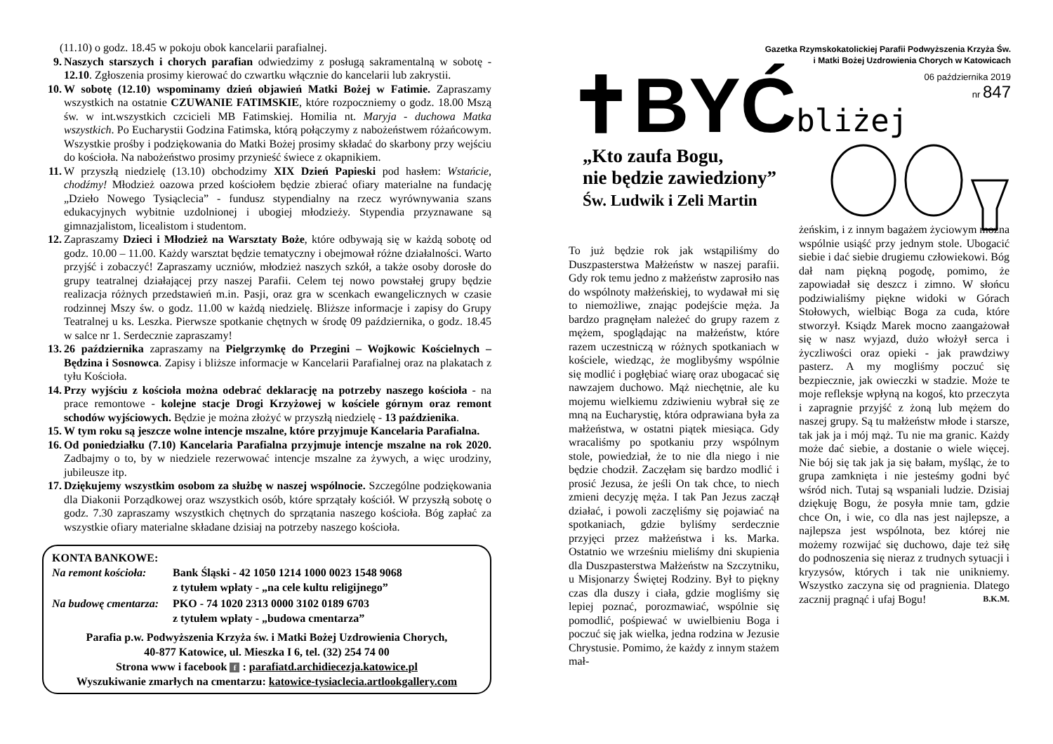(11.10) o godz. 18.45 w pokoju obok kancelarii parafialnej.
9. Naszych starszych i chorych parafian odwiedzimy z posługą sakramentalną w sobotę - 12.10. Zgłoszenia prosimy kierować do czwartku włącznie do kancelarii lub zakrystii.
10. W sobotę (12.10) wspominamy dzień objawień Matki Bożej w Fatimie. Zapraszamy wszystkich na ostatnie CZUWANIE FATIMSKIE, które rozpoczniemy o godz. 18.00 Mszą św. w int.wszystkich czcicieli MB Fatimskiej. Homilia nt. Maryja - duchowa Matka wszystkich. Po Eucharystii Godzina Fatimska, którą połączymy z nabożeństwem różańcowym. Wszystkie prośby i podziękowania do Matki Bożej prosimy składać do skarbony przy wejściu do kościoła. Na nabożeństwo prosimy przynieść świece z okapnikiem.
11. W przyszłą niedzielę (13.10) obchodzimy XIX Dzień Papieski pod hasłem: Wstańcie, chodźmy! Młodzież oazowa przed kościołem będzie zbierać ofiary materialne na fundację „Dzieło Nowego Tysiąclecia” - fundusz stypendialny na rzecz wyrównywania szans edukacyjnych wybitnie uzdolnionej i ubogiej młodzieży. Stypendia przyznawane są gimnazjalistom, licealistom i studentom.
12. Zapraszamy Dzieci i Młodzież na Warsztaty Boże, które odbywają się w każdą sobotę od godz. 10.00 – 11.00. Każdy warsztat będzie tematyczny i obejmował różne działalności. Warto przyjść i zobaczyć! Zapraszamy uczniów, młodzież naszych szkół, a także osoby dorosłe do grupy teatralnej działającej przy naszej Parafii. Celem tej nowo powstałej grupy będzie realizacja różnych przedstawień m.in. Pasji, oraz gra w scenkach ewangelicznych w czasie rodzinnej Mszy św. o godz. 11.00 w każdą niedzielę. Bliższe informacje i zapisy do Grupy Teatralnej u ks. Leszka. Pierwsze spotkanie chętnych w środę 09 października, o godz. 18.45 w salce nr 1. Serdecznie zapraszamy!
13. 26 października zapraszamy na Pielgrzymkę do Przegini – Wojkowic Kościelnych – Będzina i Sosnowca. Zapisy i bliższe informacje w Kancelarii Parafialnej oraz na plakatach z tyłu Kościoła.
14. Przy wyjściu z kościoła można odebrać deklarację na potrzeby naszego kościoła - na prace remontowe - kolejne stacje Drogi Krzyżowej w kościele górnym oraz remont schodów wyjściowych. Będzie je można złożyć w przyszłą niedzielę - 13 paździenika.
15. W tym roku są jeszcze wolne intencje mszalne, które przyjmuje Kancelaria Parafialna.
16. Od poniedziałku (7.10) Kancelaria Parafialna przyjmuje intencje mszalne na rok 2020. Zadbajmy o to, by w niedziele rezerwować intencje mszalne za żywych, a więc urodziny, jubileusze itp.
17. Dziękujemy wszystkim osobom za służbę w naszej wspólnocie. Szczególne podziękowania dla Diakonii Porządkowej oraz wszystkich osób, które sprzątały kościół. W przyszłą sobotę o godz. 7.30 zapraszamy wszystkich chętnych do sprzątania naszego kościoła. Bóg zapłać za wszystkie ofiary materialne składane dzisiaj na potrzeby naszego kościoła.
KONTA BANKOWE:
| Na remont kościoła: | Bank Śląski - 42 1050 1214 1000 0023 1548 9068 z tytułem wpłaty - „na cele kultu religijnego” |
| Na budowę cmentarza: | PKO - 74 1020 2313 0000 3102 0189 6703 z tytułem wpłaty - „budowa cmentarza” |
Parafia p.w. Podwyższenia Krzyża św. i Matki Bożej Uzdrowienia Chorych,
40-877 Katowice, ul. Mieszka I 6, tel. (32) 254 74 00
Strona www i facebook f : parafiatd.archidiecezja.katowice.pl
Wyszukiwanie zmarłych na cmentarzu: katowice-tysiaclecia.artlookgallery.com
Gazetka Rzymskokatolickiej Parafii Podwyższenia Krzyża Św.
i Matki Bożej Uzdrowienia Chorych w Katowicach
✝BYĆ bliżej 06 października 2019
nr 847
„Kto zaufa Bogu,
nie będzie zawiedziony”
Św. Ludwik i Zeli Martin
To już będzie rok jak wstąpiliśmy do Duszpasterstwa Małżeństw w naszej parafii. Gdy rok temu jedno z małżeństw zaprosiło nas do wspólnoty małżeńskiej, to wydawał mi się to niemożliwe, znając podejście męża. Ja bardzo pragnęłam należeć do grupy razem z mężem, spoglądając na małżeństw, które razem uczestniczą w różnych spotkaniach w kościele, wiedząc, że moglibyśmy wspólnie się modlić i pogłębiać wiarę oraz ubogacać się nawzajem duchowo. Mąż niechętnie, ale ku mojemu wielkiemu zdziwieniu wybrał się ze mną na Eucharystię, która odprawiana była za małżeństwa, w ostatni piątek miesiąca. Gdy wracaliśmy po spotkaniu przy wspólnym stole, powiedział, że to nie dla niego i nie będzie chodził. Zaczęłam się bardzo modlić i prosić Jezusa, że jeśli On tak chce, to niech zmieni decyzję męża. I tak Pan Jezus zaczął działać, i powoli zaczęliśmy się pojawiać na spotkaniach, gdzie byliśmy serdecznie przyjęci przez małżeństwa i ks. Marka. Ostatnio we wrześniu mieliśmy dni skupienia dla Duszpasterstwa Małżeństw na Szczytniku, u Misjonarzy Świętej Rodziny. Był to piękny czas dla duszy i ciała, gdzie mogliśmy się lepiej poznać, porozmawiać, wspólnie się pomodlić, pośpiewać w uwielbieniu Boga i poczuć się jak wielka, jedna rodzina w Jezusie Chrystusie. Pomimo, że każdy z innym stażem mał-
żeńskim, i z innym bagażem życiowym można wspólnie usiąść przy jednym stole. Ubogacić siebie i dać siebie drugiemu człowiekowi. Bóg dał nam piękną pogodę, pomimo, że zapowiadał się deszcz i zimno. W słońcu podziwialiśmy piękne widoki w Górach Stołowych, wielbiąc Boga za cuda, które stworzył. Ksiądz Marek mocno zaangażował się w nasz wyjazd, dużo włożył serca i życzliwości oraz opieki - jak prawdziwy pasterz. A my mogliśmy poczuć się bezpiecznie, jak owieczki w stadzie. Może te moje refleksje wpłyną na kogoś, kto przeczyta i zapragnie przyjść z żoną lub mężem do naszej grupy. Są tu małżeństw młode i starsze, tak jak ja i mój mąż. Tu nie ma granic. Każdy może dać siebie, a dostanie o wiele więcej. Nie bój się tak jak ja się bałam, myśląc, że to grupa zamknięta i nie jesteśmy godni być wśród nich. Tutaj są wspaniali ludzie. Dzisiaj dziękuję Bogu, że posyła mnie tam, gdzie chce On, i wie, co dla nas jest najlepsze, a najlepsza jest wspólnota, bez której nie możemy rozwijać się duchowo, daje też siłę do podnoszenia się nieraz z trudnych sytuacji i kryzysów, których i tak nie unikniemy. Wszystko zaczyna się od pragnienia. Dlatego zacznij pragnąć i ufaj Bogu! B.K.M.